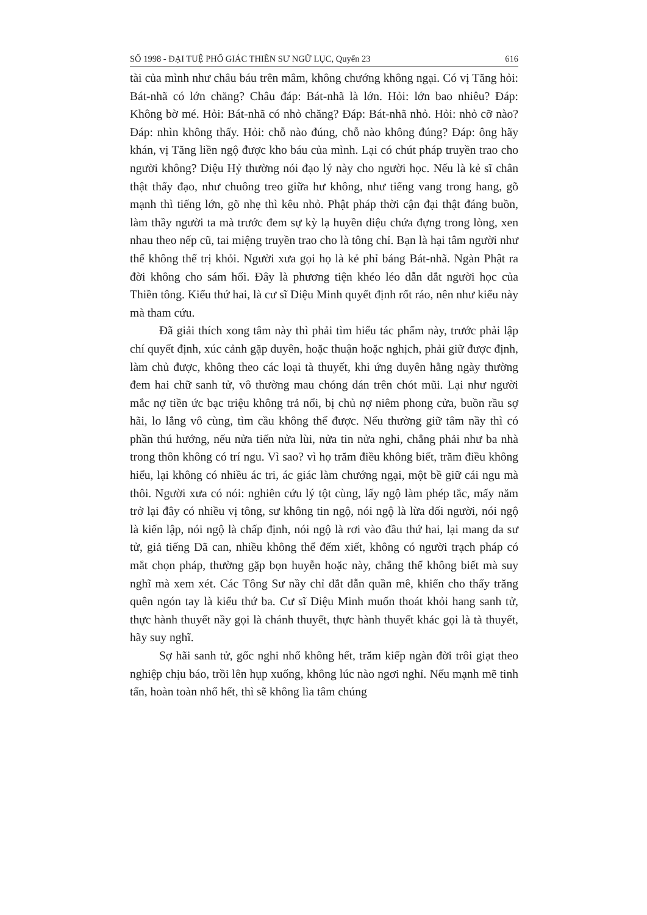SỐ 1998 - ĐẠI TUỆ PHỔ GIÁC THIỀN SƯ NGỮ LỤC, Quyển 23 616
tài của mình như châu báu trên mâm, không chướng không ngại. Có vị Tăng hỏi: Bát-nhã có lớn chăng? Châu đáp: Bát-nhã là lớn. Hỏi: lớn bao nhiêu? Đáp: Không bờ mé. Hỏi: Bát-nhã có nhỏ chăng? Đáp: Bát-nhã nhỏ. Hỏi: nhỏ cỡ nào? Đáp: nhìn không thấy. Hỏi: chỗ nào đúng, chỗ nào không đúng? Đáp: ông hãy khán, vị Tăng liền ngộ được kho báu của mình. Lại có chút pháp truyền trao cho người không? Diệu Hỷ thường nói đạo lý này cho người học. Nếu là kẻ sĩ chân thật thấy đạo, như chuông treo giữa hư không, như tiếng vang trong hang, gõ mạnh thì tiếng lớn, gõ nhẹ thì kêu nhỏ. Phật pháp thời cận đại thật đáng buồn, làm thầy người ta mà trước đem sự kỳ lạ huyền diệu chứa đựng trong lòng, xen nhau theo nếp cũ, tai miệng truyền trao cho là tông chỉ. Bạn là hại tâm người như thế không thể trị khỏi. Người xưa gọi họ là kẻ phỉ báng Bát-nhã. Ngàn Phật ra đời không cho sám hối. Đây là phương tiện khéo léo dẫn dắt người học của Thiền tông. Kiểu thứ hai, là cư sĩ Diệu Minh quyết định rốt ráo, nên như kiểu này mà tham cứu.
Đã giải thích xong tâm này thì phải tìm hiểu tác phẩm này, trước phải lập chí quyết định, xúc cảnh gặp duyên, hoặc thuận hoặc nghịch, phải giữ được định, làm chủ được, không theo các loại tà thuyết, khi ứng duyên hằng ngày thường đem hai chữ sanh tử, vô thường mau chóng dán trên chót mũi. Lại như người mắc nợ tiền ức bạc triệu không trả nổi, bị chủ nợ niêm phong cửa, buồn rầu sợ hãi, lo lắng vô cùng, tìm cầu không thể được. Nếu thường giữ tâm nầy thì có phần thú hướng, nếu nửa tiến nửa lùi, nửa tin nửa nghi, chẳng phải như ba nhà trong thôn không có trí ngu. Vì sao? vì họ trăm điều không biết, trăm điều không hiểu, lại không có nhiều ác tri, ác giác làm chướng ngại, một bề giữ cái ngu mà thôi. Người xưa có nói: nghiên cứu lý tột cùng, lấy ngộ làm phép tắc, mấy năm trở lại đây có nhiều vị tông, sư không tin ngộ, nói ngộ là lừa dối người, nói ngộ là kiến lập, nói ngộ là chấp định, nói ngộ là rơi vào đầu thứ hai, lại mang da sư tử, giả tiếng Dã can, nhiều không thể đếm xiết, không có người trạch pháp có mắt chọn pháp, thường gặp bọn huyễn hoặc này, chẳng thể không biết mà suy nghĩ mà xem xét. Các Tông Sư nầy chỉ dắt dẫn quần mê, khiến cho thấy trăng quên ngón tay là kiểu thứ ba. Cư sĩ Diệu Minh muốn thoát khỏi hang sanh tử, thực hành thuyết nầy gọi là chánh thuyết, thực hành thuyết khác gọi là tà thuyết, hãy suy nghĩ.
Sợ hãi sanh tử, gốc nghi nhổ không hết, trăm kiếp ngàn đời trôi giạt theo nghiệp chịu báo, trồi lên hụp xuống, không lúc nào ngơi nghỉ. Nếu mạnh mẽ tinh tấn, hoàn toàn nhổ hết, thì sẽ không lìa tâm chúng